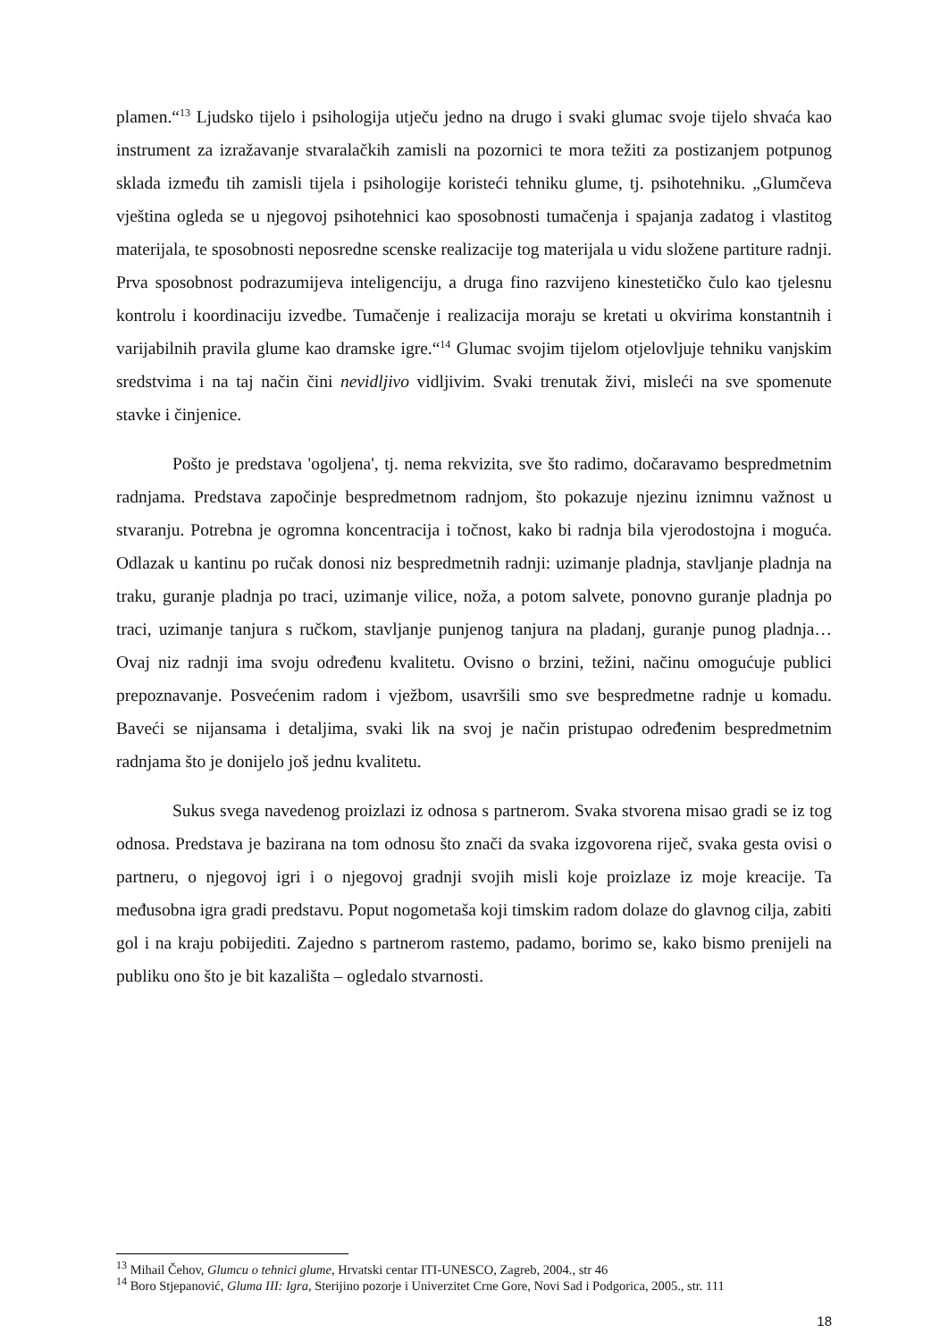plamen.“<sup>13</sup> Ljudsko tijelo i psihologija utječu jedno na drugo i svaki glumac svoje tijelo shvaća kao instrument za izražavanje stvaralačkih zamisli na pozornici te mora težiti za postizanjem potpunog sklada između tih zamisli tijela i psihologije koristeći tehniku glume, tj. psihotehniku. „Glumčeva vještina ogleda se u njegovoj psihotehnici kao sposobnosti tumačenja i spajanja zadatog i vlastitog materijala, te sposobnosti neposredne scenske realizacije tog materijala u vidu složene partiture radnji. Prva sposobnost podrazumijeva inteligenciju, a druga fino razvijeno kinestetičko čulo kao tjelesnu kontrolu i koordinaciju izvedbe. Tumačenje i realizacija moraju se kretati u okvirima konstantnih i varijabilnih pravila glume kao dramske igre.“<sup>14</sup> Glumac svojim tijelom otjelovljuje tehniku vanjskim sredstvima i na taj način čini nevidljivo vidljivim. Svaki trenutak živi, misleći na sve spomenute stavke i činjenice.
Pošto je predstava 'ogoljena', tj. nema rekvizita, sve što radimo, dočaravamo bespredmetnim radnjama. Predstava započinje bespredmetnom radnjom, što pokazuje njezinu iznimnu važnost u stvaranju. Potrebna je ogromna koncentracija i točnost, kako bi radnja bila vjerodostojna i moguća. Odlazak u kantinu po ručak donosi niz bespredmetnih radnji: uzimanje pladnja, stavljanje pladnja na traku, guranje pladnja po traci, uzimanje vilice, noža, a potom salvete, ponovno guranje pladnja po traci, uzimanje tanjura s ručkom, stavljanje punjenog tanjura na pladanj, guranje punog pladnja… Ovaj niz radnji ima svoju određenu kvalitetu. Ovisno o brzini, težini, načinu omogućuje publici prepoznavanje. Posvećenim radom i vježbom, usavršili smo sve bespredmetne radnje u komadu. Baveći se nijansama i detaljima, svaki lik na svoj je način pristupao određenim bespredmetnim radnjama što je donijelo još jednu kvalitetu.
Sukus svega navedenog proizlazi iz odnosa s partnerom. Svaka stvorena misao gradi se iz tog odnosa. Predstava je bazirana na tom odnosu što znači da svaka izgovorena riječ, svaka gesta ovisi o partneru, o njegovoj igri i o njegovoj gradnji svojih misli koje proizlaze iz moje kreacije. Ta međusobna igra gradi predstavu. Poput nogometaša koji timskim radom dolaze do glavnog cilja, zabiti gol i na kraju pobijediti. Zajedno s partnerom rastemo, padamo, borimo se, kako bismo prenijeli na publiku ono što je bit kazališta – ogledalo stvarnosti.
<sup>13</sup> Mihail Čehov, Glumcu o tehnici glume, Hrvatski centar ITI-UNESCO, Zagreb, 2004., str 46
<sup>14</sup> Boro Stjepanović, Gluma III: Igra, Sterijino pozorje i Univerzitet Crne Gore, Novi Sad i Podgorica, 2005., str. 111
18